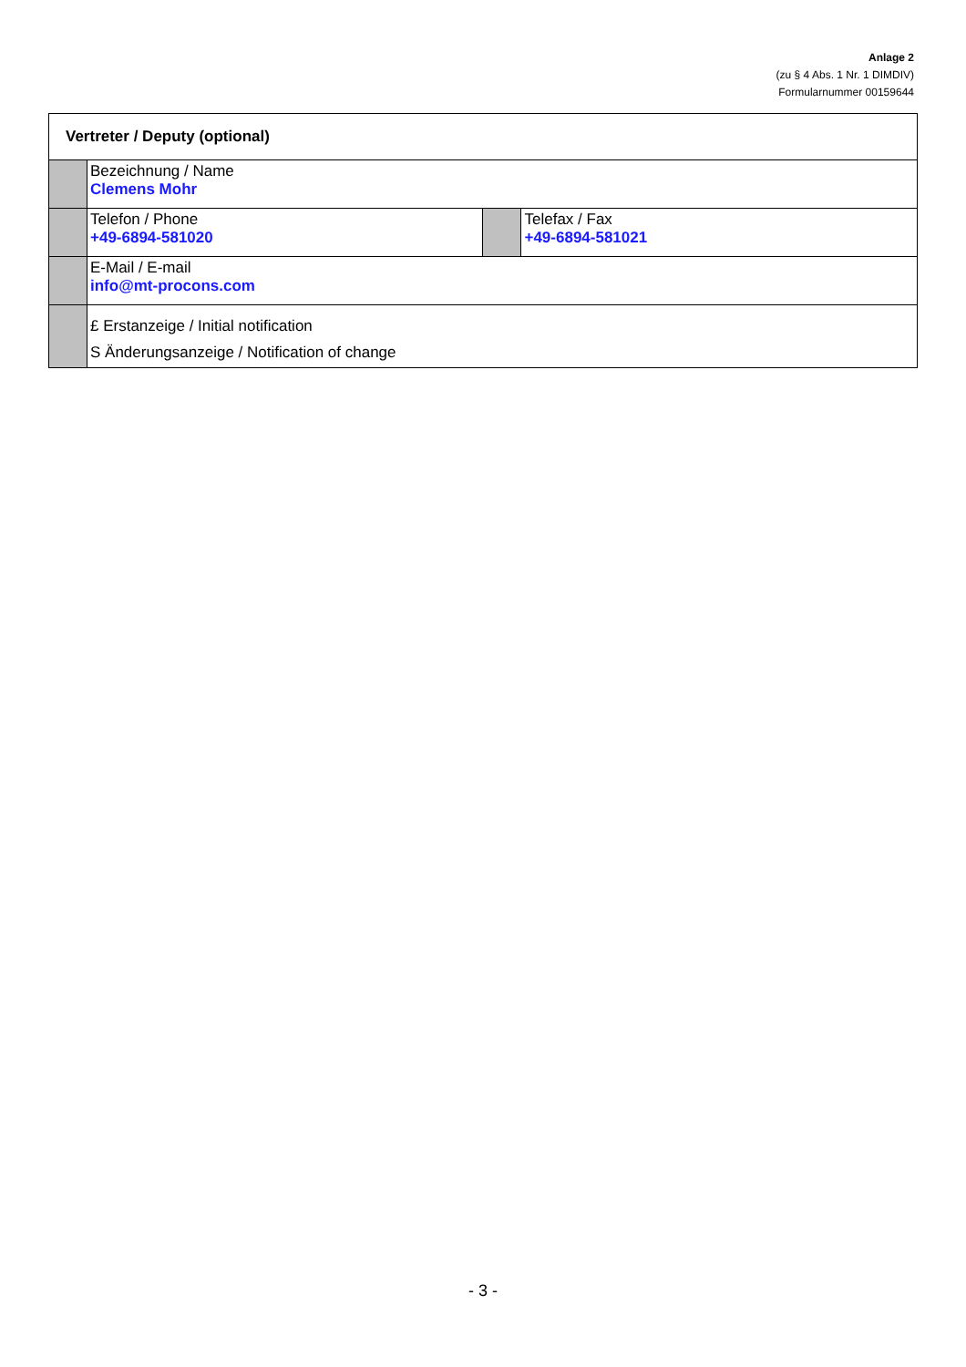Anlage 2
(zu § 4 Abs. 1 Nr. 1 DIMDIV)
Formularnummer 00159644
| Vertreter / Deputy (optional) | | | |
| --- | --- | --- | --- |
| | Bezeichnung / Name Clemens Mohr | | |
| | Telefon / Phone +49-6894-581020 | | Telefax / Fax +49-6894-581021 |
| | E-Mail / E-mail info@mt-procons.com | | |
| | £ Erstanzeige / Initial notification S Änderungsanzeige / Notification of change | | |
- 3 -